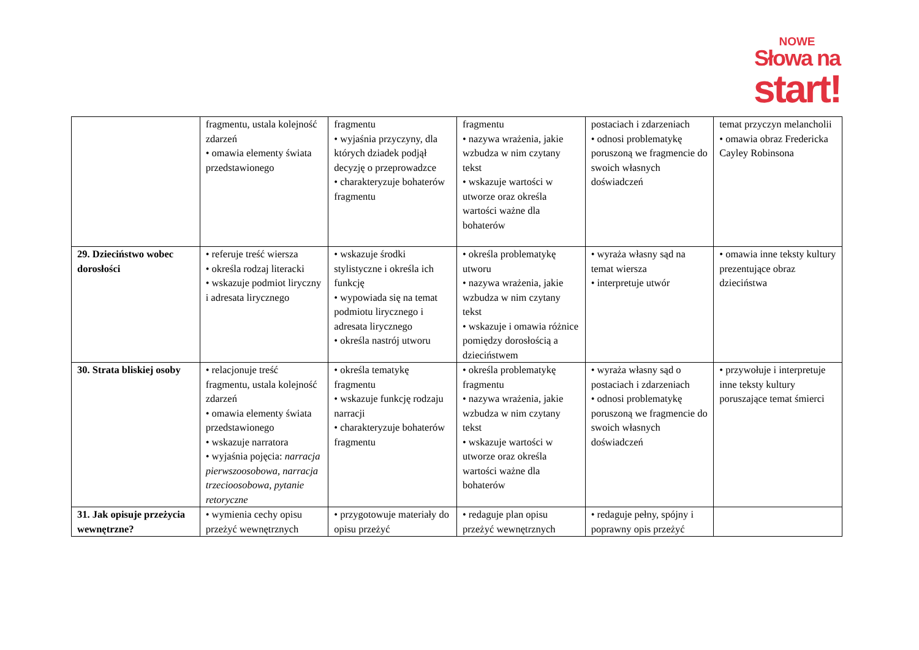NOWE
Słowa na
start!
| | fragmentu, ustala kolejność zdarzeń • omawia elementy świata przedstawionego | fragmentu • wyjaśnia przyczyny, dla których dziadek podjął decyzję o przeprowadzce • charakteryzuje bohaterów fragmentu | fragmentu • nazywa wrażenia, jakie wzbudza w nim czytany tekst • wskazuje wartości w utworze oraz określa wartości ważne dla bohaterów | postaciach i zdarzeniach • odnosi problematykę poruszoną we fragmencie do swoich własnych doświadczeń | temat przyczyn melancholii • omawia obraz Fredericka Cayley Robinsona |
| 29. Dzieciństwo wobec dorosłości | • referuje treść wiersza • określa rodzaj literacki • wskazuje podmiot liryczny i adresata lirycznego | • wskazuje środki stylistyczne i określa ich funkcję • wypowiada się na temat podmiotu lirycznego i adresata lirycznego • określa nastrój utworu | • określa problematykę utworu • nazywa wrażenia, jakie wzbudza w nim czytany tekst • wskazuje i omawia różnice pomiędzy dorosłością a dzieciństwem | • wyraża własny sąd na temat wiersza • interpretuje utwór | • omawia inne teksty kultury prezentujące obraz dzieciństwa |
| 30. Strata bliskiej osoby | • relacjonuje treść fragmentu, ustala kolejność zdarzeń • omawia elementy świata przedstawionego • wskazuje narratora • wyjaśnia pojęcia: narracja pierwszoosobowa, narracja trzecioosobowa, pytanie retoryczne | • określa tematykę fragmentu • wskazuje funkcję rodzaju narracji • charakteryzuje bohaterów fragmentu | • określa problematykę fragmentu • nazywa wrażenia, jakie wzbudza w nim czytany tekst • wskazuje wartości w utworze oraz określa wartości ważne dla bohaterów | • wyraża własny sąd o postaciach i zdarzeniach • odnosi problematykę poruszoną we fragmencie do swoich własnych doświadczeń | • przywołuje i interpretuje inne teksty kultury poruszające temat śmierci |
| 31. Jak opisuje przeżycia wewnętrzne? | • wymienia cechy opisu przeżyć wewnętrznych | • przygotowuje materiały do opisu przeżyć | • redaguje plan opisu przeżyć wewnętrznych | • redaguje pełny, spójny i poprawny opis przeżyć | |